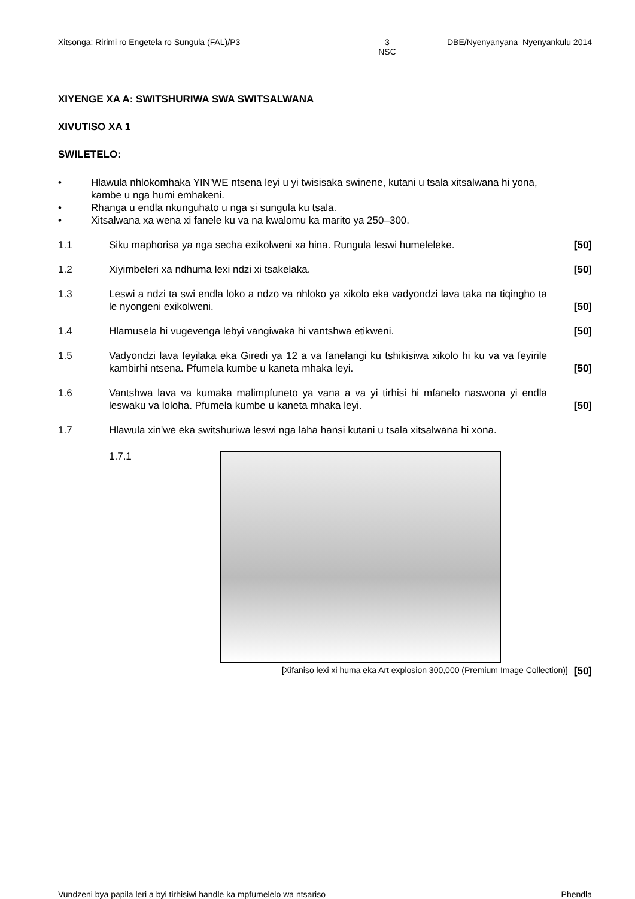Xitsonga: Ririmi ro Engetela ro Sungula (FAL)/P3 3
NSC
DBE/Nyenyanyana–Nyenyankulu 2014
XIYENGE XA A: SWITSHURIWA SWA SWITSALWANA
XIVUTISO XA 1
SWILETELO:
• Hlawula nhlokomhaka YIN'WE ntsena leyi u yi twisisaka swinene, kutani u tsala xitsalwana hi yona, kambe u nga humi emhakeni.
• Rhanga u endla nkunguhato u nga si sungula ku tsala.
• Xitsalwana xa wena xi fanele ku va na kwalomu ka marito ya 250–300.
1.1 Siku maphorisa ya nga secha exikolweni xa hina. Rungula leswi humeleleke.
[50]
1.2 Xiyimbeleri xa ndhuma lexi ndzi xi tsakelaka.
[50]
1.3 Leswi a ndzi ta swi endla loko a ndzo va nhloko ya xikolo eka vadyondzi lava taka na tiqingho ta le nyongeni exikolweni.
[50]
1.4 Hlamusela hi vugevenga lebyi vangiwaka hi vantshwa etikweni.
[50]
1.5 Vadyondzi lava feyilaka eka Giredi ya 12 a va fanelangi ku tshikisiwa xikolo hi ku va va feyirile kambirhi ntsena. Pfumela kumbe u kaneta mhaka leyi.
[50]
1.6 Vantshwa lava va kumaka malimpfuneto ya vana a va yi tirhisi hi mfanelo naswona yi endla leswaku va loloha. Pfumela kumbe u kaneta mhaka leyi.
[50]
1.7 Hlawula xin'we eka switshuriwa leswi nga laha hansi kutani u tsala xitsalwana hi xona.
1.7.1
[Xifaniso lexi xi huma eka Art explosion 300,000 (Premium Image Collection)] [50]
Vundzeni bya papila leri a byi tirhisiwi handle ka mpfumelelo wa ntsariso Phendla